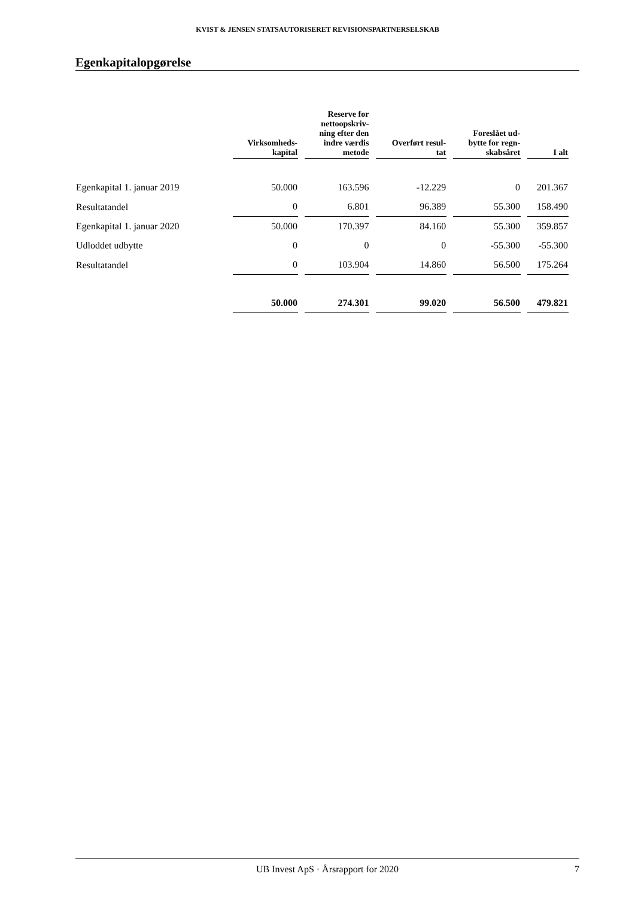KVIST & JENSEN STATSAUTORISERET REVISIONSPARTNERSELSKAB
Egenkapitalopgørelse
| | Virksomheds- kapital | Reserve for nettoopskriv- ning efter den indre værdis metode | Overført resul- tat | Foreslået ud- bytte for regn- skabsåret | I alt |
| --- | --- | --- | --- | --- | --- |
| Egenkapital 1. januar 2019 | 50.000 | 163.596 | -12.229 | 0 | 201.367 |
| Resultatandel | 0 | 6.801 | 96.389 | 55.300 | 158.490 |
| Egenkapital 1. januar 2020 | 50.000 | 170.397 | 84.160 | 55.300 | 359.857 |
| Udloddet udbytte | 0 | 0 | 0 | -55.300 | -55.300 |
| Resultatandel | 0 | 103.904 | 14.860 | 56.500 | 175.264 |
| | 50.000 | 274.301 | 99.020 | 56.500 | 479.821 |
UB Invest ApS · Årsrapport for 2020 7